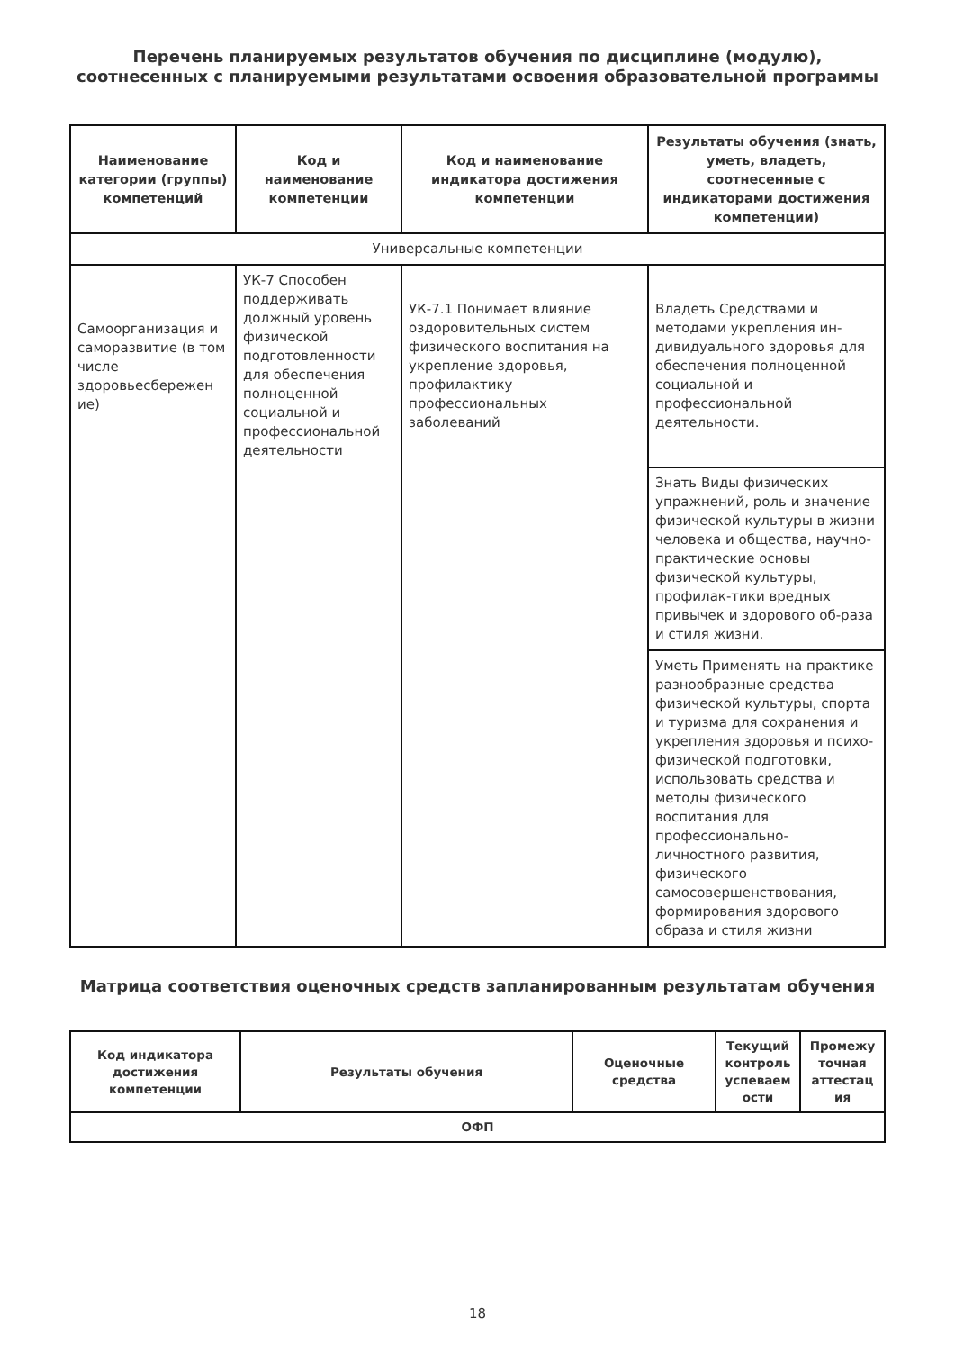Перечень планируемых результатов обучения по дисциплине (модулю), соотнесенных с планируемыми результатами освоения образовательной программы
| Наименование категории (группы) компетенций | Код и наименование компетенции | Код и наименование индикатора достижения компетенции | Результаты обучения (знать, уметь, владеть, соотнесенные с индикаторами достижения компетенции) |
| --- | --- | --- | --- |
| Универсальные компетенции | | | |
| Самоорганизация и саморазвитие (в том числе здоровьесбережен ие) | УК-7 Способен поддерживать должный уровень физической подготовленности для обеспечения полноценной социальной и профессиональной деятельности | УК-7.1 Понимает влияние оздоровительных систем физического воспитания на укрепление здоровья, профилактику профессиональных заболеваний | Владеть Средствами и методами укрепления ин-дивидуального здоровья для обеспечения полноценной социальной и профессиональной деятельности. |
| | | | Знать Виды физических упражнений, роль и значение физической культуры в жизни человека и общества, научно-практические основы физической культуры, профилак-тики вредных привычек и здорового об-раза и стиля жизни. |
| | | | Уметь Применять на практике разнообразные средства физической культуры, спорта и туризма для сохранения и укрепления здоровья и психо-физической подготовки, использовать средства и методы физического воспитания для профессионально-личностного развития, физического самосовершенствования, формирования здорового образа и стиля жизни |
Матрица соответствия оценочных средств запланированным результатам обучения
| Код индикатора достижения компетенции | Результаты обучения | Оценочные средства | Текущий контроль успеваем ости | Промежу точная аттестац ия |
| --- | --- | --- | --- | --- |
| ОФП | | | | |
18